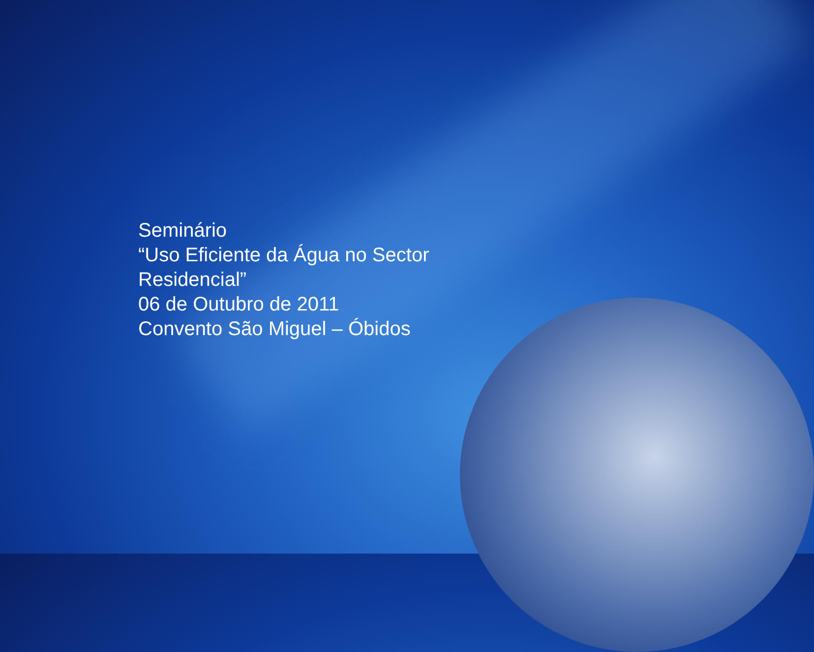Seminário
“Uso Eficiente da Água no Sector
Residencial”
06 de Outubro de 2011
Convento São Miguel – Óbidos